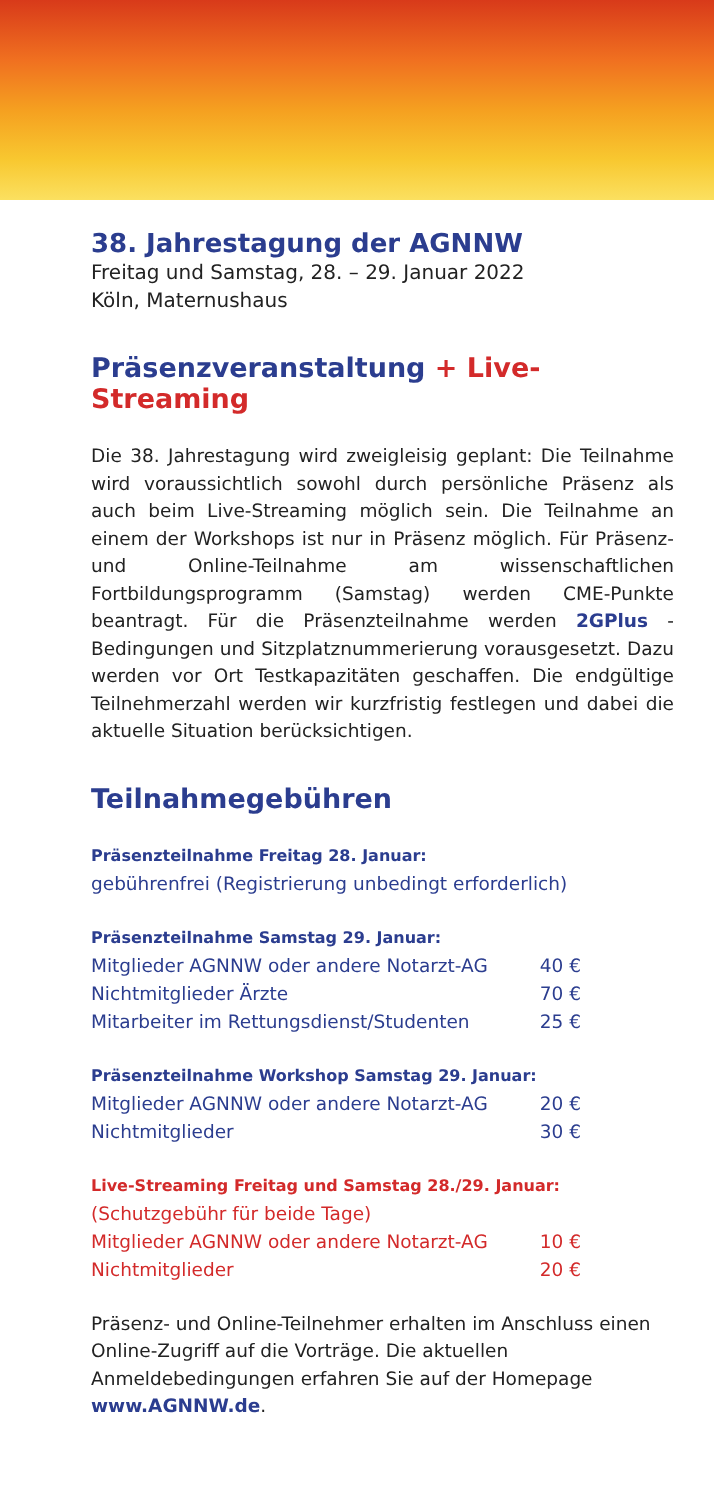38. Jahrestagung der AGNNW
Freitag und Samstag, 28. – 29. Januar 2022
Köln, Maternushaus
Präsenzveranstaltung + Live-Streaming
Die 38. Jahrestagung wird zweigleisig geplant: Die Teilnahme wird voraussichtlich sowohl durch persönliche Präsenz als auch beim Live-Streaming möglich sein. Die Teilnahme an einem der Workshops ist nur in Präsenz möglich. Für Präsenz- und Online-Teilnahme am wissenschaftlichen Fortbildungsprogramm (Samstag) werden CME-Punkte beantragt. Für die Präsenzteilnahme werden 2GPlus -Bedingungen und Sitzplatznummerierung vorausgesetzt. Dazu werden vor Ort Testkapazitäten geschaffen. Die endgültige Teilnehmerzahl werden wir kurzfristig festlegen und dabei die aktuelle Situation berücksichtigen.
Teilnahmegebühren
Präsenzteilnahme Freitag 28. Januar:
gebührenfrei (Registrierung unbedingt erforderlich)
Präsenzteilnahme Samstag 29. Januar:
| Mitglieder AGNNW oder andere Notarzt-AG | 40 € |
| Nichtmitglieder Ärzte | 70 € |
| Mitarbeiter im Rettungsdienst/Studenten | 25 € |
Präsenzteilnahme Workshop Samstag 29. Januar:
| Mitglieder AGNNW oder andere Notarzt-AG | 20 € |
| Nichtmitglieder | 30 € |
Live-Streaming Freitag und Samstag 28./29. Januar:
(Schutzgebühr für beide Tage)
| Mitglieder AGNNW oder andere Notarzt-AG | 10 € |
| Nichtmitglieder | 20 € |
Präsenz- und Online-Teilnehmer erhalten im Anschluss einen Online-Zugriff auf die Vorträge. Die aktuellen Anmeldebedingungen erfahren Sie auf der Homepage www.AGNNW.de.